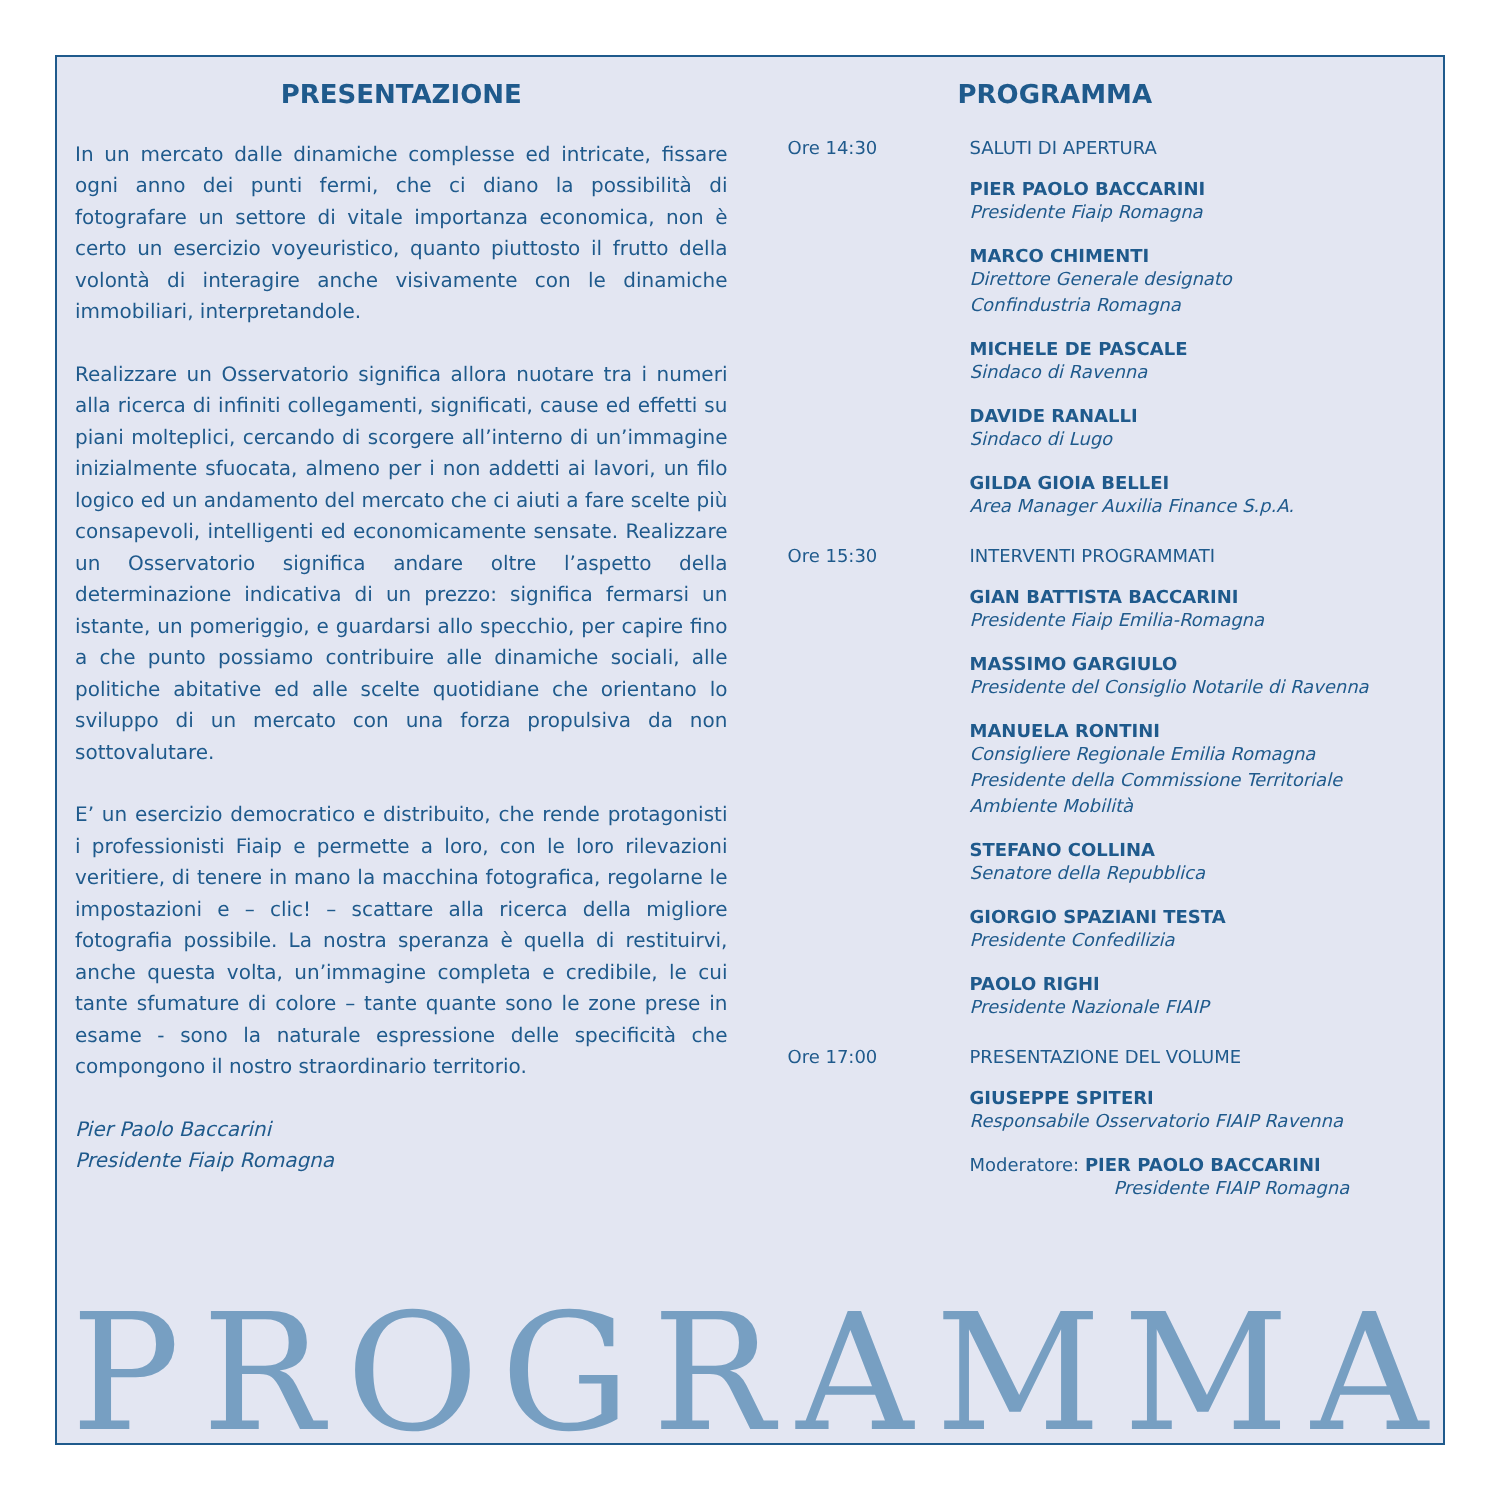PRESENTAZIONE
In un mercato dalle dinamiche complesse ed intricate, fissare ogni anno dei punti fermi, che ci diano la possibilità di fotografare un settore di vitale importanza economica, non è certo un esercizio voyeuristico, quanto piuttosto il frutto della volontà di interagire anche visivamente con le dinamiche immobiliari, interpretandole.
Realizzare un Osservatorio significa allora nuotare tra i numeri alla ricerca di infiniti collegamenti, significati, cause ed effetti su piani molteplici, cercando di scorgere all’interno di un’immagine inizialmente sfuocata, almeno per i non addetti ai lavori, un filo logico ed un andamento del mercato che ci aiuti a fare scelte più consapevoli, intelligenti ed economicamente sensate. Realizzare un Osservatorio significa andare oltre l’aspetto della determinazione indicativa di un prezzo: significa fermarsi un istante, un pomeriggio, e guardarsi allo specchio, per capire fino a che punto possiamo contribuire alle dinamiche sociali, alle politiche abitative ed alle scelte quotidiane che orientano lo sviluppo di un mercato con una forza propulsiva da non sottovalutare.
E’ un esercizio democratico e distribuito, che rende protagonisti i professionisti Fiaip e permette a loro, con le loro rilevazioni veritiere, di tenere in mano la macchina fotografica, regolarne le impostazioni e – clic! – scattare alla ricerca della migliore fotografia possibile. La nostra speranza è quella di restituirvi, anche questa volta, un’immagine completa e credibile, le cui tante sfumature di colore – tante quante sono le zone prese in esame - sono la naturale espressione delle specificità che compongono il nostro straordinario territorio.
Pier Paolo Baccarini
Presidente Fiaip Romagna
PROGRAMMA
Ore 14:30 SALUTI DI APERTURA
PIER PAOLO BACCARINI
Presidente Fiaip Romagna
MARCO CHIMENTI
Direttore Generale designato
Confindustria Romagna
MICHELE DE PASCALE
Sindaco di Ravenna
DAVIDE RANALLI
Sindaco di Lugo
GILDA GIOIA BELLEI
Area Manager Auxilia Finance S.p.A.
Ore 15:30 INTERVENTI PROGRAMMATI
GIAN BATTISTA BACCARINI
Presidente Fiaip Emilia-Romagna
MASSIMO GARGIULO
Presidente del Consiglio Notarile di Ravenna
MANUELA RONTINI
Consigliere Regionale Emilia Romagna
Presidente della Commissione Territoriale
Ambiente Mobilità
STEFANO COLLINA
Senatore della Repubblica
GIORGIO SPAZIANI TESTA
Presidente Confedilizia
PAOLO RIGHI
Presidente Nazionale FIAIP
Ore 17:00 PRESENTAZIONE DEL VOLUME
GIUSEPPE SPITERI
Responsabile Osservatorio FIAIP Ravenna
Moderatore: PIER PAOLO BACCARINI
Presidente FIAIP Romagna
PROGRAMMA